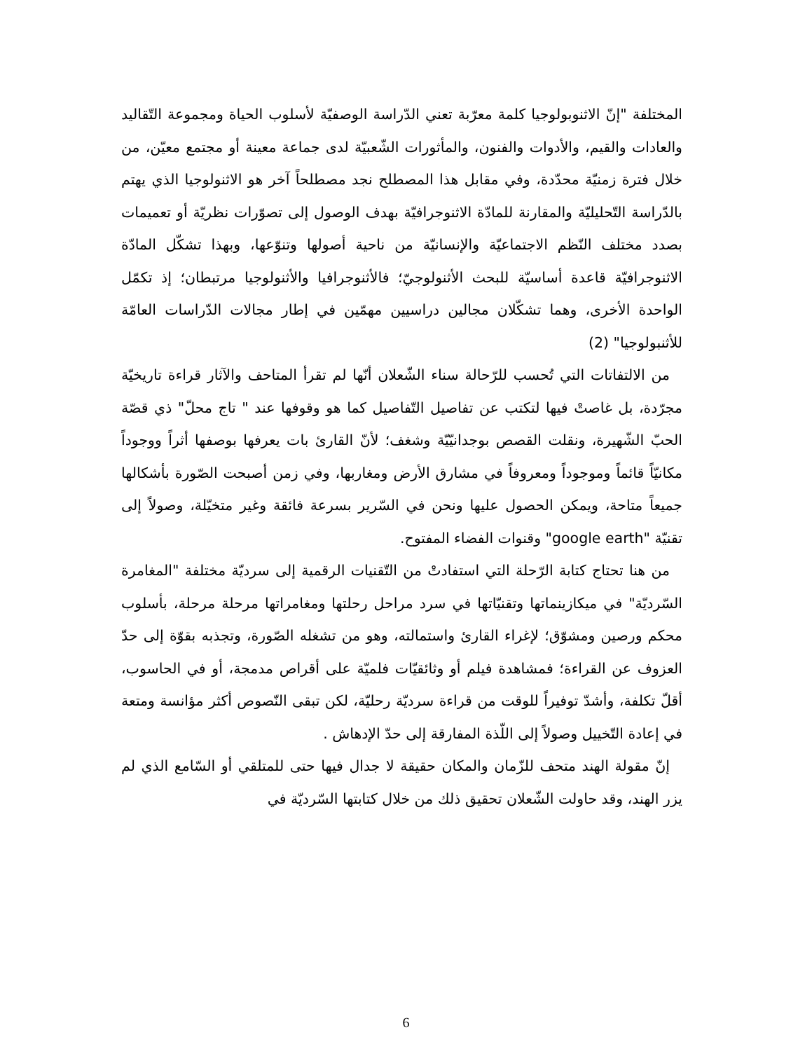المختلفة "إنّ الاثنوبولوجيا كلمة معرّبة تعني الدّراسة الوصفيّة لأسلوب الحياة ومجموعة التّقاليد والعادات والقيم، والأدوات والفنون، والمأثورات الشّعبيّة لدى جماعة معينة أو مجتمع معيّن، من خلال فترة زمنيّة محدّدة، وفي مقابل هذا المصطلح نجد مصطلحاً آخر هو الاثنولوجيا الذي يهتم بالدّراسة التّحليليّة والمقارنة للمادّة الاثنوجرافيّة بهدف الوصول إلى تصوّرات نظريّة أو تعميمات بصدد مختلف النّظم الاجتماعيّة والإنسانيّة من ناحية أصولها وتنوّعها، وبهذا تشكّل المادّة الاثنوجرافيّة قاعدة أساسيّة للبحث الأثنولوجيّ؛ فالأثنوجرافيا والأثنولوجيا مرتبطان؛ إذ تكمّل الواحدة الأخرى، وهما تشكّلان مجالين دراسيين مهمّين في إطار مجالات الدّراسات العامّة للأثنبولوجيا" (2)
من الالتفاتات التي تُحسب للرّحالة سناء الشّعلان أنّها لم تقرأ المتاحف والآثار قراءة تاريخيّة مجرّدة، بل غاصتْ فيها لتكتب عن تفاصيل التّفاصيل كما هو وقوفها عند " تاج محلّ" ذي قصّة الحبّ الشّهيرة، ونقلت القصص بوجدانيّيّة وشغف؛ لأنّ القارئ بات يعرفها بوصفها أثراً ووجوداً مكانيّاً قائماً وموجوداً ومعروفاً في مشارق الأرض ومغاربها، وفي زمن أصبحت الصّورة بأشكالها جميعاً متاحة، ويمكن الحصول عليها ونحن في السّرير بسرعة فائقة وغير متخيّلة، وصولاً إلى تقنيّة "google earth" وقنوات الفضاء المفتوح.
من هنا تحتاج كتابة الرّحلة التي استفادتْ من التّقنيات الرقمية إلى سرديّة مختلفة "المغامرة السّرديّة" في ميكازينماتها وتقنيّاتها في سرد مراحل رحلتها ومغامراتها مرحلة مرحلة، بأسلوب محكم ورصين ومشوّق؛ لإغراء القارئ واستمالته، وهو من تشغله الصّورة، وتجذبه بقوّة إلى حدّ العزوف عن القراءة؛ فمشاهدة فيلم أو وثائقيّات فلميّة على أقراص مدمجة، أو في الحاسوب، أقلّ تكلفة، وأشدّ توفيراً للوقت من قراءة سرديّة رحليّة، لكن تبقى النّصوص أكثر مؤانسة ومتعة في إعادة التّخييل وصولاً إلى اللّذة المفارقة إلى حدّ الإدهاش .
إنّ مقولة الهند متحف للزّمان والمكان حقيقة لا جدال فيها حتى للمتلقي أو السّامع الذي لم يزر الهند، وقد حاولت الشّعلان تحقيق ذلك من خلال كتابتها السّرديّة في
6